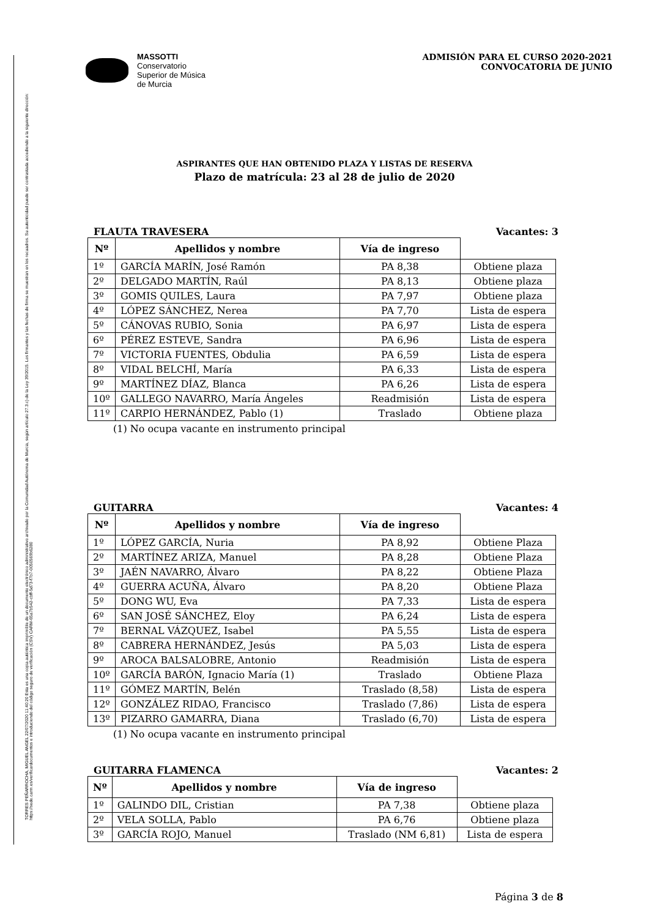TORRES PEÑARROCHA, MIGUEL ANGEL 22/07/2020 11:40:20 Esta es una copia auténtica imprimible de un documento electrónico administrativo archivado por la Comunidad Autónoma de Murcia, según artículo 27.3.c) de la Ley 39/2015. Los firmantes y las fechas de firma se muestran en los recuadros. Su autenticidad puede ser contrastada accediendo a la siguiente dirección: https://sede.carm.es/verificardocumentos e introduciendo del código seguro de verificación (CSV) CARM-65a7b542-cbff-5d73-f7b7-0050569b6280
MASSOTTI
Conservatorio
Superior de Música
de Murcia
ADMISIÓN PARA EL CURSO 2020-2021
CONVOCATORIA DE JUNIO
ASPIRANTES QUE HAN OBTENIDO PLAZA Y LISTAS DE RESERVA
Plazo de matrícula: 23 al 28 de julio de 2020
FLAUTA TRAVESERA Vacantes: 3
| Nº | Apellidos y nombre | Vía de ingreso | |
| --- | --- | --- | --- |
| 1º | GARCÍA MARÍN, José Ramón | PA 8,38 | Obtiene plaza |
| 2º | DELGADO MARTÍN, Raúl | PA 8,13 | Obtiene plaza |
| 3º | GOMIS QUILES, Laura | PA 7,97 | Obtiene plaza |
| 4º | LÓPEZ SÁNCHEZ, Nerea | PA 7,70 | Lista de espera |
| 5º | CÁNOVAS RUBIO, Sonia | PA 6,97 | Lista de espera |
| 6º | PÉREZ ESTEVE, Sandra | PA 6,96 | Lista de espera |
| 7º | VICTORIA FUENTES, Obdulia | PA 6,59 | Lista de espera |
| 8º | VIDAL BELCHÍ, María | PA 6,33 | Lista de espera |
| 9º | MARTÍNEZ DÍAZ, Blanca | PA 6,26 | Lista de espera |
| 10º | GALLEGO NAVARRO, María Ángeles | Readmisión | Lista de espera |
| 11º | CARPIO HERNÁNDEZ, Pablo (1) | Traslado | Obtiene plaza |
(1) No ocupa vacante en instrumento principal
GUITARRA Vacantes: 4
| Nº | Apellidos y nombre | Vía de ingreso | |
| --- | --- | --- | --- |
| 1º | LÓPEZ GARCÍA, Nuria | PA 8,92 | Obtiene Plaza |
| 2º | MARTÍNEZ ARIZA, Manuel | PA 8,28 | Obtiene Plaza |
| 3º | JAÉN NAVARRO, Álvaro | PA 8,22 | Obtiene Plaza |
| 4º | GUERRA ACUÑA, Álvaro | PA 8,20 | Obtiene Plaza |
| 5º | DONG WU, Eva | PA 7,33 | Lista de espera |
| 6º | SAN JOSÉ SÁNCHEZ, Eloy | PA 6,24 | Lista de espera |
| 7º | BERNAL VÁZQUEZ, Isabel | PA 5,55 | Lista de espera |
| 8º | CABRERA HERNÁNDEZ, Jesús | PA 5,03 | Lista de espera |
| 9º | AROCA BALSALOBRE, Antonio | Readmisión | Lista de espera |
| 10º | GARCÍA BARÓN, Ignacio María (1) | Traslado | Obtiene Plaza |
| 11º | GÓMEZ MARTÍN, Belén | Traslado (8,58) | Lista de espera |
| 12º | GONZÁLEZ RIDAO, Francisco | Traslado (7,86) | Lista de espera |
| 13º | PIZARRO GAMARRA, Diana | Traslado (6,70) | Lista de espera |
(1) No ocupa vacante en instrumento principal
GUITARRA FLAMENCA Vacantes: 2
| Nº | Apellidos y nombre | Vía de ingreso | |
| --- | --- | --- | --- |
| 1º | GALINDO DIL, Cristian | PA 7,38 | Obtiene plaza |
| 2º | VELA SOLLA, Pablo | PA 6,76 | Obtiene plaza |
| 3º | GARCÍA ROJO, Manuel | Traslado (NM 6,81) | Lista de espera |
Página 3 de 8